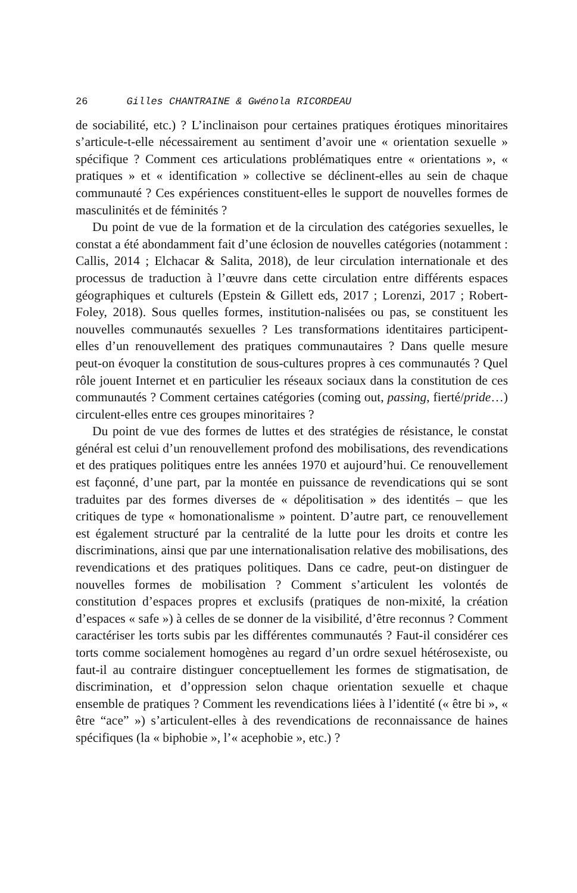26 Gilles CHANTRAINE & Gwénola RICORDEAU
de sociabilité, etc.) ? L’inclinaison pour certaines pratiques érotiques minoritaires s’articule-t-elle nécessairement au sentiment d’avoir une « orientation sexuelle » spécifique ? Comment ces articulations problématiques entre « orientations », « pratiques » et « identification » collective se déclinent-elles au sein de chaque communauté ? Ces expériences constituent-elles le support de nouvelles formes de masculinités et de féminités ?
Du point de vue de la formation et de la circulation des catégories sexuelles, le constat a été abondamment fait d’une éclosion de nouvelles catégories (notamment : Callis, 2014 ; Elchacar & Salita, 2018), de leur circulation internationale et des processus de traduction à l’œuvre dans cette circulation entre différents espaces géographiques et culturels (Epstein & Gillett eds, 2017 ; Lorenzi, 2017 ; Robert-Foley, 2018). Sous quelles formes, institution-nalisées ou pas, se constituent les nouvelles communautés sexuelles ? Les transformations identitaires participent-elles d’un renouvellement des pratiques communautaires ? Dans quelle mesure peut-on évoquer la constitution de sous-cultures propres à ces communautés ? Quel rôle jouent Internet et en particulier les réseaux sociaux dans la constitution de ces communautés ? Comment certaines catégories (coming out, passing, fierté/pride…) circulent-elles entre ces groupes minoritaires ?
Du point de vue des formes de luttes et des stratégies de résistance, le constat général est celui d’un renouvellement profond des mobilisations, des revendications et des pratiques politiques entre les années 1970 et aujourd’hui. Ce renouvellement est façonné, d’une part, par la montée en puissance de revendications qui se sont traduites par des formes diverses de « dépolitisation » des identités – que les critiques de type « homonationalisme » pointent. D’autre part, ce renouvellement est également structuré par la centralité de la lutte pour les droits et contre les discriminations, ainsi que par une internationalisation relative des mobilisations, des revendications et des pratiques politiques. Dans ce cadre, peut-on distinguer de nouvelles formes de mobilisation ? Comment s’articulent les volontés de constitution d’espaces propres et exclusifs (pratiques de non-mixité, la création d’espaces « safe ») à celles de se donner de la visibilité, d’être reconnus ? Comment caractériser les torts subis par les différentes communautés ? Faut-il considérer ces torts comme socialement homogènes au regard d’un ordre sexuel hétérosexiste, ou faut-il au contraire distinguer conceptuellement les formes de stigmatisation, de discrimination, et d’oppression selon chaque orientation sexuelle et chaque ensemble de pratiques ? Comment les revendications liées à l’identité (« être bi », « être “ace” ») s’articulent-elles à des revendications de reconnaissance de haines spécifiques (la « biphobie », l’« acephobie », etc.) ?